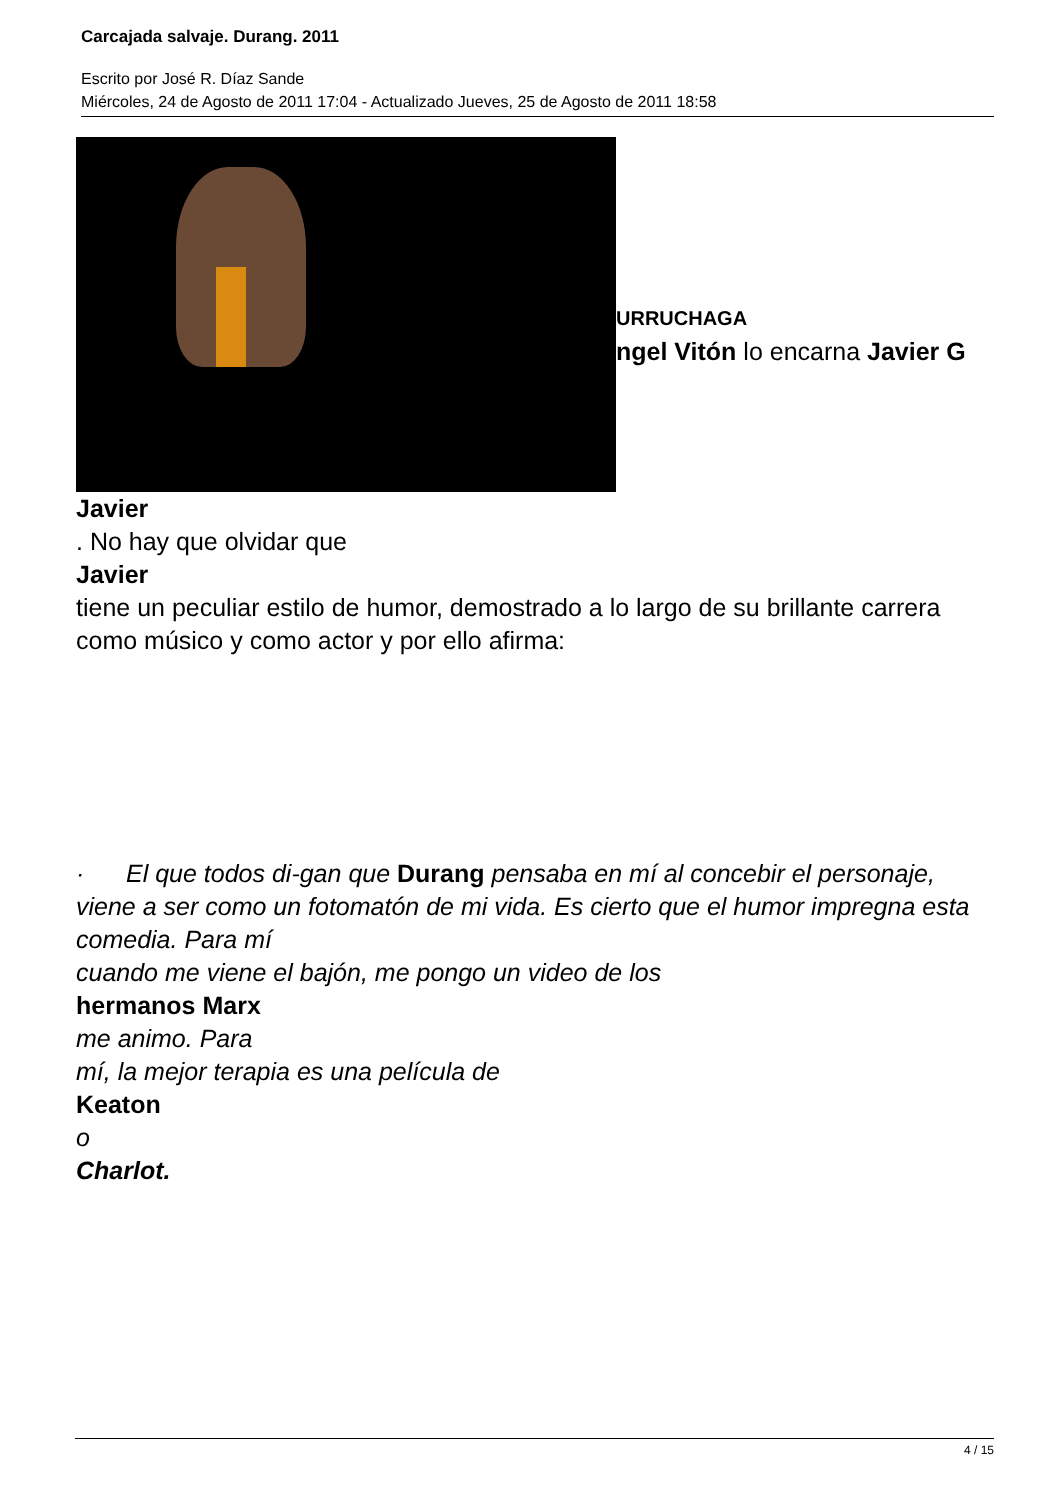Carcajada salvaje. Durang. 2011
Escrito por José R. Díaz Sande
Miércoles, 24 de Agosto de 2011 17:04 - Actualizado Jueves, 25 de Agosto de 2011 18:58
URRUCHAGA
ngel Vitón lo encarna Javier G
Javier
. No hay que olvidar que
Javier
tiene un peculiar estilo de humor, demostrado a lo largo de su brillante carrera como músico y como actor y por ello afirma:
· El que todos di-gan que Durang pensaba en mí al concebir el personaje, viene a ser como un fotomatón de mi vida. Es cierto que el humor impregna esta comedia. Para mí
cuando me viene el bajón, me pongo un video de los
hermanos Marx
me animo. Para
mí, la mejor terapia es una película de
Keaton
o
Charlot.
4 / 15